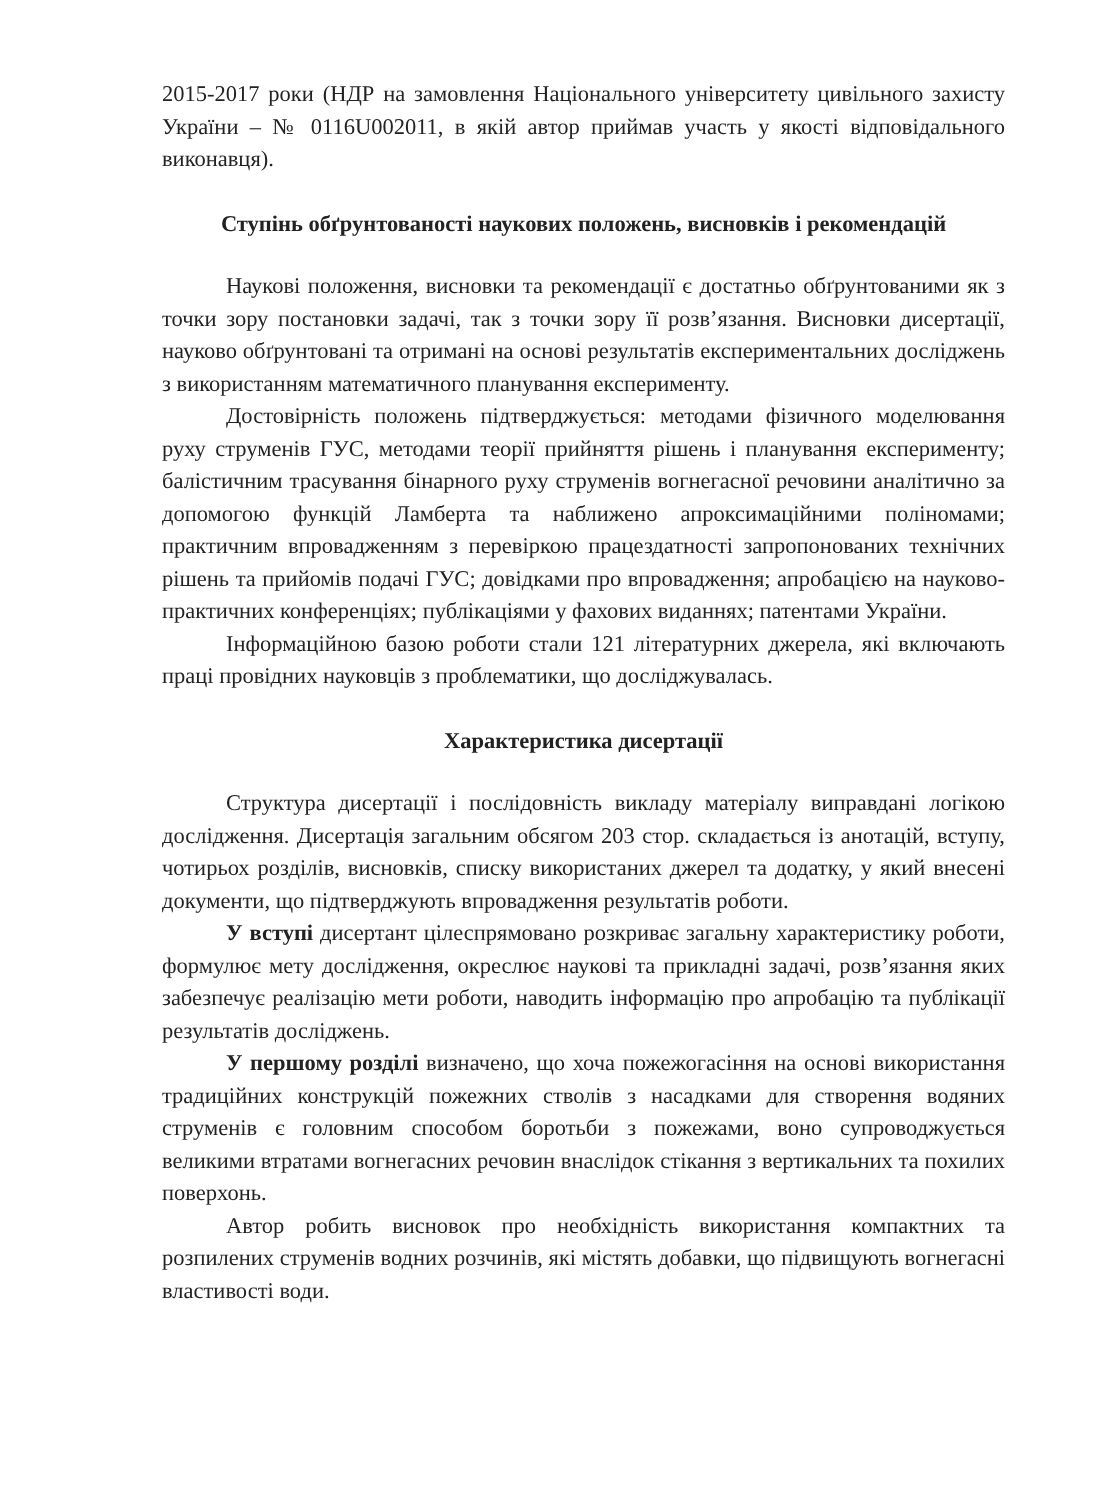2015-2017 роки (НДР на замовлення Національного університету цивільного захисту України – № 0116U002011, в якій автор приймав участь у якості відповідального виконавця).
Ступінь обґрунтованості наукових положень, висновків і рекомендацій
Наукові положення, висновки та рекомендації є достатньо обґрунтованими як з точки зору постановки задачі, так з точки зору її розв’язання. Висновки дисертації, науково обґрунтовані та отримані на основі результатів експериментальних досліджень з використанням математичного планування експерименту.
Достовірність положень підтверджується: методами фізичного моделювання руху струменів ГУС, методами теорії прийняття рішень і планування експерименту; балістичним трасування бінарного руху струменів вогнегасної речовини аналітично за допомогою функцій Ламберта та наближено апроксимаційними поліномами; практичним впровадженням з перевіркою працездатності запропонованих технічних рішень та прийомів подачі ГУС; довідками про впровадження; апробацією на науково-практичних конференціях; публікаціями у фахових виданнях; патентами України.
Інформаційною базою роботи стали 121 літературних джерела, які включають праці провідних науковців з проблематики, що досліджувалась.
Характеристика дисертації
Структура дисертації і послідовність викладу матеріалу виправдані логікою дослідження. Дисертація загальним обсягом 203 стор. складається із анотацій, вступу, чотирьох розділів, висновків, списку використаних джерел та додатку, у який внесені документи, що підтверджують впровадження результатів роботи.
У вступі дисертант цілеспрямовано розкриває загальну характеристику роботи, формулює мету дослідження, окреслює наукові та прикладні задачі, розв’язання яких забезпечує реалізацію мети роботи, наводить інформацію про апробацію та публікації результатів досліджень.
У першому розділі визначено, що хоча пожежогасіння на основі використання традиційних конструкцій пожежних стволів з насадками для створення водяних струменів є головним способом боротьби з пожежами, воно супроводжується великими втратами вогнегасних речовин внаслідок стікання з вертикальних та похилих поверхонь.
Автор робить висновок про необхідність використання компактних та розпилених струменів водних розчинів, які містять добавки, що підвищують вогнегасні властивості води.